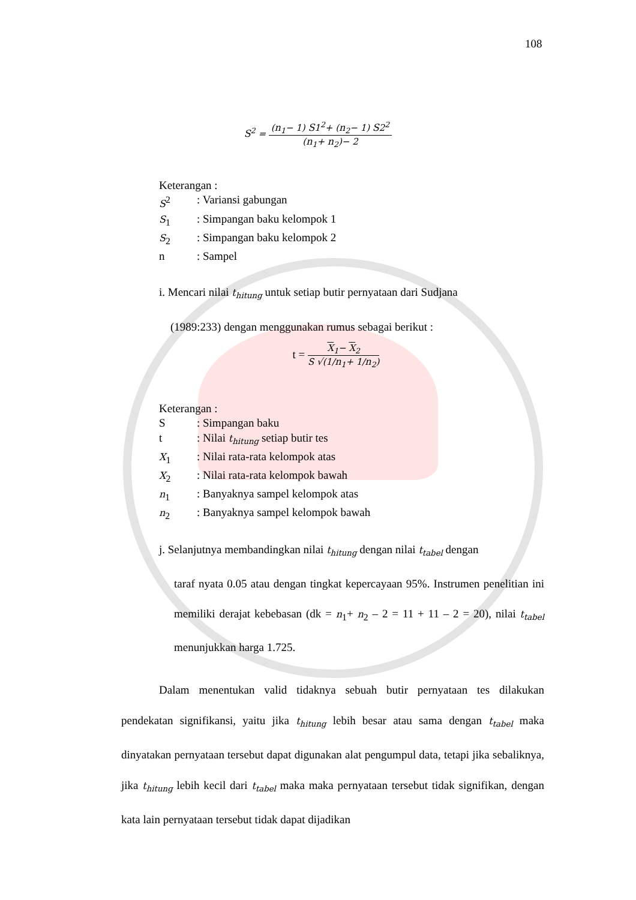108
S<sup>2</sup> =
(n<sub>1</sub>− 1) S1<sup>2</sup>+ (n<sub>2</sub>− 1) S2<sup>2</sup>
(n<sub>1</sub>+ n<sub>2</sub>)− 2
Keterangan :
| S<sup>2</sup> | : Variansi gabungan |
| S<sub>1</sub> | : Simpangan baku kelompok 1 |
| S<sub>2</sub> | : Simpangan baku kelompok 2 |
| n | : Sampel |
i. Mencari nilai t<sub>hitung</sub> untuk setiap butir pernyataan dari Sudjana
(1989:233) dengan menggunakan rumus sebagai berikut :
t =
X<sub>1</sub>− X<sub>2</sub>
S √(1/n<sub>1</sub>+ 1/n<sub>2</sub>)
Keterangan :
| S | : Simpangan baku |
| t | : Nilai t<sub>hitung</sub> setiap butir tes |
| X<sub>1</sub> | : Nilai rata-rata kelompok atas |
| X<sub>2</sub> | : Nilai rata-rata kelompok bawah |
| n<sub>1</sub> | : Banyaknya sampel kelompok atas |
| n<sub>2</sub> | : Banyaknya sampel kelompok bawah |
j. Selanjutnya membandingkan nilai t<sub>hitung</sub> dengan nilai t<sub>tabel</sub> dengan
taraf nyata 0.05 atau dengan tingkat kepercayaan 95%. Instrumen penelitian ini memiliki derajat kebebasan (dk = n<sub>1</sub>+ n<sub>2</sub> – 2 = 11 + 11 – 2 = 20), nilai t<sub>tabel</sub> menunjukkan harga 1.725.
Dalam menentukan valid tidaknya sebuah butir pernyataan tes dilakukan pendekatan signifikansi, yaitu jika t<sub>hitung</sub> lebih besar atau sama dengan t<sub>tabel</sub> maka dinyatakan pernyataan tersebut dapat digunakan alat pengumpul data, tetapi jika sebaliknya, jika t<sub>hitung</sub> lebih kecil dari t<sub>tabel</sub> maka maka pernyataan tersebut tidak signifikan, dengan kata lain pernyataan tersebut tidak dapat dijadikan